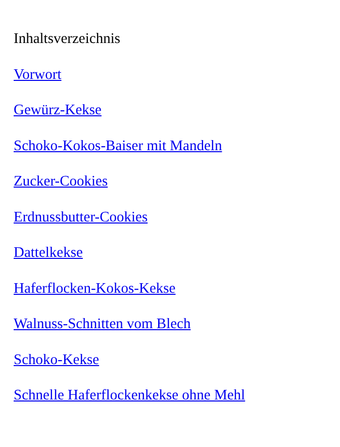Inhaltsverzeichnis
Vorwort
Gewürz-Kekse
Schoko-Kokos-Baiser mit Mandeln
Zucker-Cookies
Erdnussbutter-Cookies
Dattelkekse
Haferflocken-Kokos-Kekse
Walnuss-Schnitten vom Blech
Schoko-Kekse
Schnelle Haferflockenkekse ohne Mehl